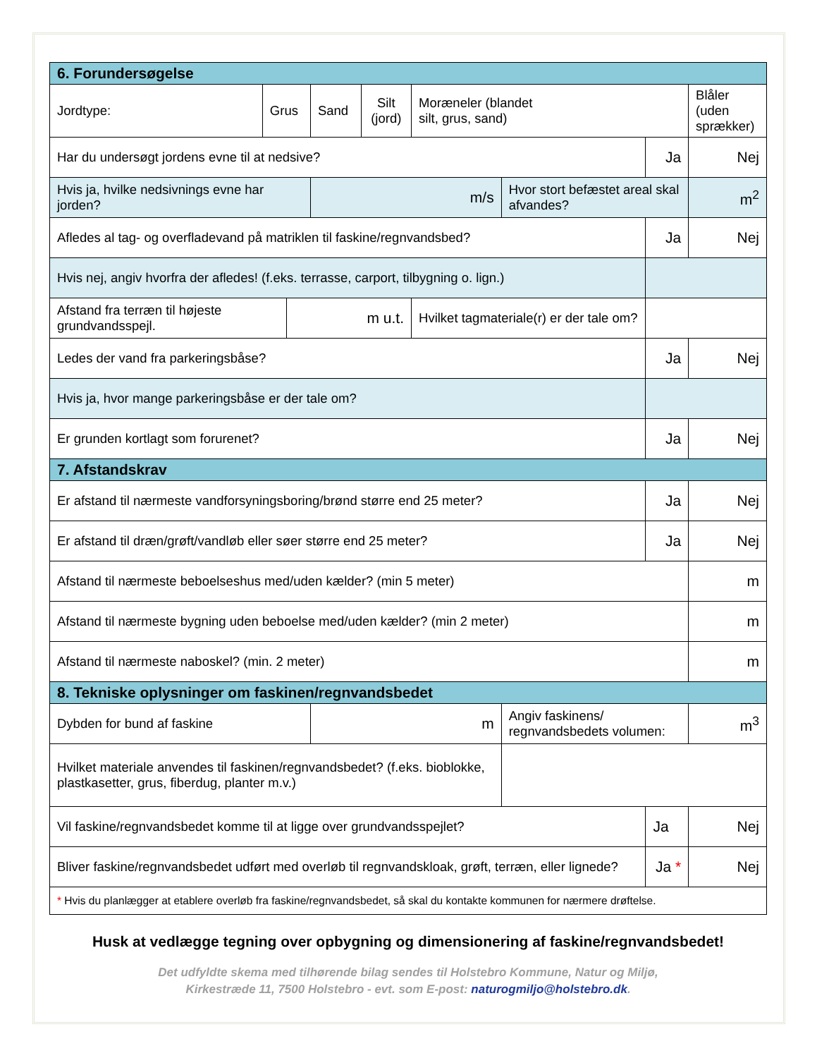| 6. Forundersøgelse | | | | | | | | | |
| Jordtype: | Grus | | Sand | Silt (jord) | Moræneler (blandet silt, grus, sand) | | | Blåler (uden sprækker) | |
| Har du undersøgt jordens evne til at nedsive? | | | | | | | Ja | | Nej |
| Hvis ja, hvilke nedsivnings evne har jorden? | | | m/s | | | Hvor stort befæstet areal skal afvandes? | | m<sup>2</sup> | |
| Afledes al tag- og overfladevand på matriklen til faskine/regnvandsbed? | | | | | | | Ja | | Nej |
| Hvis nej, angiv hvorfra der afledes! (f.eks. terrasse, carport, tilbygning o. lign.) | | | | | | | | | |
| Afstand fra terræn til højeste grundvandsspejl. | | m u.t. | | | Hvilket tagmateriale(r) er der tale om? | | | | |
| Ledes der vand fra parkeringsbåse? | | | | | | | Ja | | Nej |
| Hvis ja, hvor mange parkeringsbåse er der tale om? | | | | | | | | | |
| Er grunden kortlagt som forurenet? | | | | | | | Ja | | Nej |
| 7. Afstandskrav | | | | | | | | | |
| Er afstand til nærmeste vandforsyningsboring/brønd større end 25 meter? | | | | | | | Ja | | Nej |
| Er afstand til dræn/grøft/vandløb eller søer større end 25 meter? | | | | | | | Ja | | Nej |
| Afstand til nærmeste beboelseshus med/uden kælder? (min 5 meter) | | | | | | | | | m |
| Afstand til nærmeste bygning uden beboelse med/uden kælder? (min 2 meter) | | | | | | | | | m |
| Afstand til nærmeste naboskel? (min. 2 meter) | | | | | | | | | m |
| 8. Tekniske oplysninger om faskinen/regnvandsbedet | | | | | | | | | |
| Dybden for bund af faskine | | | m | | | Angiv faskinens/ regnvandsbedets volumen: | | | m<sup>3</sup> |
| Hvilket materiale anvendes til faskinen/regnvandsbedet? (f.eks. bioblokke, plastkasetter, grus, fiberdug, planter m.v.) | | | | | | | | | |
| Vil faskine/regnvandsbedet komme til at ligge over grundvandsspejlet? | | | | | | | Ja | | Nej |
| Bliver faskine/regnvandsbedet udført med overløb til regnvandskloak, grøft, terræn, eller lignede? | | | | | | | Ja * | | Nej |
| * Hvis du planlægger at etablere overløb fra faskine/regnvandsbedet, så skal du kontakte kommunen for nærmere drøftelse. | | | | | | | | | |
Husk at vedlægge tegning over opbygning og dimensionering af faskine/regnvandsbedet!
Det udfyldte skema med tilhørende bilag sendes til Holstebro Kommune, Natur og Miljø,
Kirkestræde 11, 7500 Holstebro - evt. som E-post: naturogmiljo@holstebro.dk.